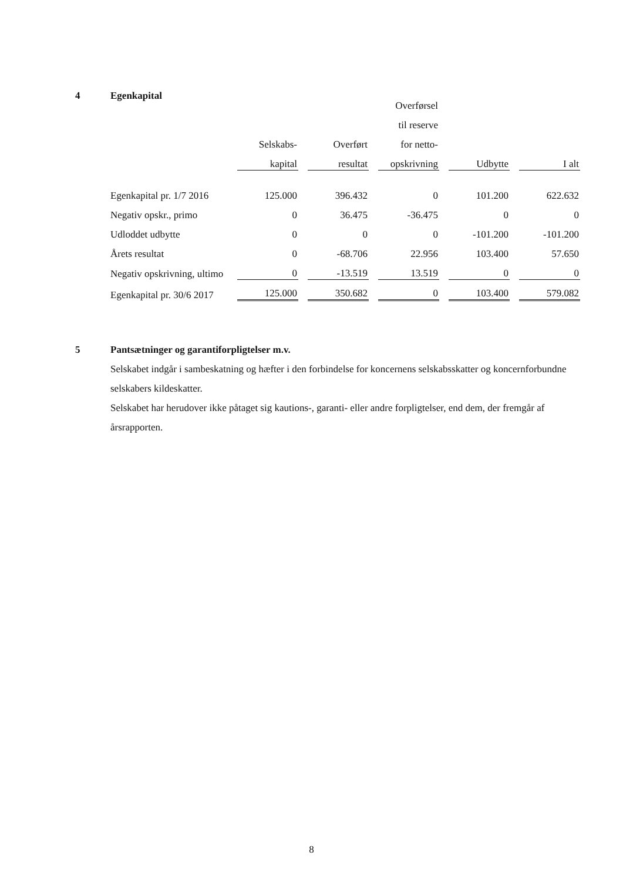4 Egenkapital
| | | | Overførsel | | |
| | | | til reserve | | |
| | Selskabs- | Overført | for netto- | | |
| | kapital | resultat | opskrivning | Udbytte | I alt |
| Egenkapital pr. 1/7 2016 | 125.000 | 396.432 | 0 | 101.200 | 622.632 |
| Negativ opskr., primo | 0 | 36.475 | -36.475 | 0 | 0 |
| Udloddet udbytte | 0 | 0 | 0 | -101.200 | -101.200 |
| Årets resultat | 0 | -68.706 | 22.956 | 103.400 | 57.650 |
| Negativ opskrivning, ultimo | 0 | -13.519 | 13.519 | 0 | 0 |
| Egenkapital pr. 30/6 2017 | 125.000 | 350.682 | 0 | 103.400 | 579.082 |
5 Pantsætninger og garantiforpligtelser m.v.
Selskabet indgår i sambeskatning og hæfter i den forbindelse for koncernens selskabsskatter og koncernforbundne selskabers kildeskatter.
Selskabet har herudover ikke påtaget sig kautions-, garanti- eller andre forpligtelser, end dem, der fremgår af årsrapporten.
8